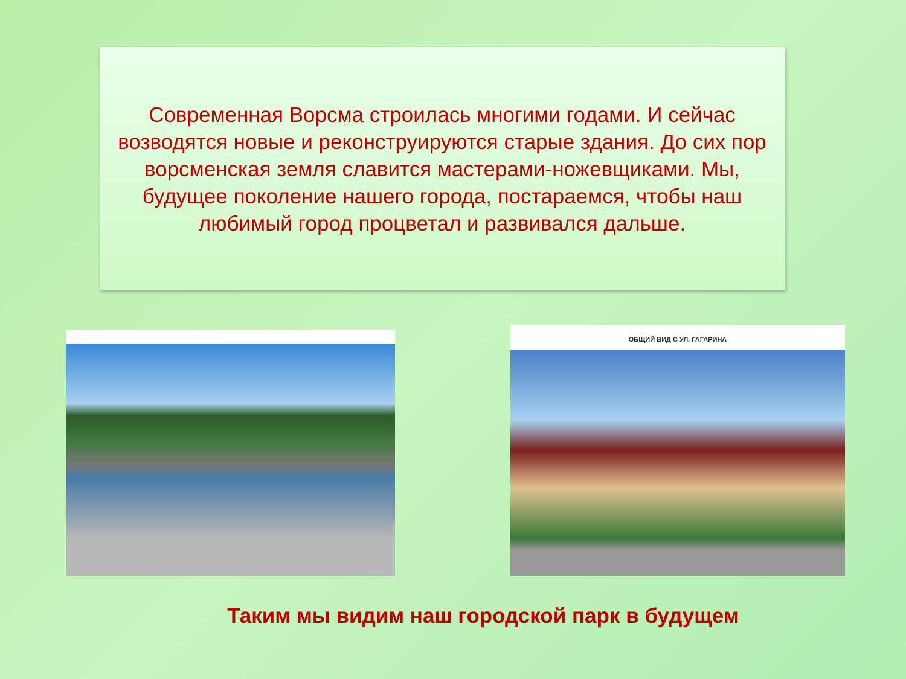Современная Ворсма строилась многими годами. И сейчас возводятся новые и реконструируются старые здания. До сих пор ворсменская земля славится мастерами-ножевщиками. Мы, будущее поколение нашего города, постараемся, чтобы наш любимый город процветал и развивался дальше.
ОБЩИЙ ВИД С УЛ. ГАГАРИНА
Таким мы видим наш городской парк в будущем